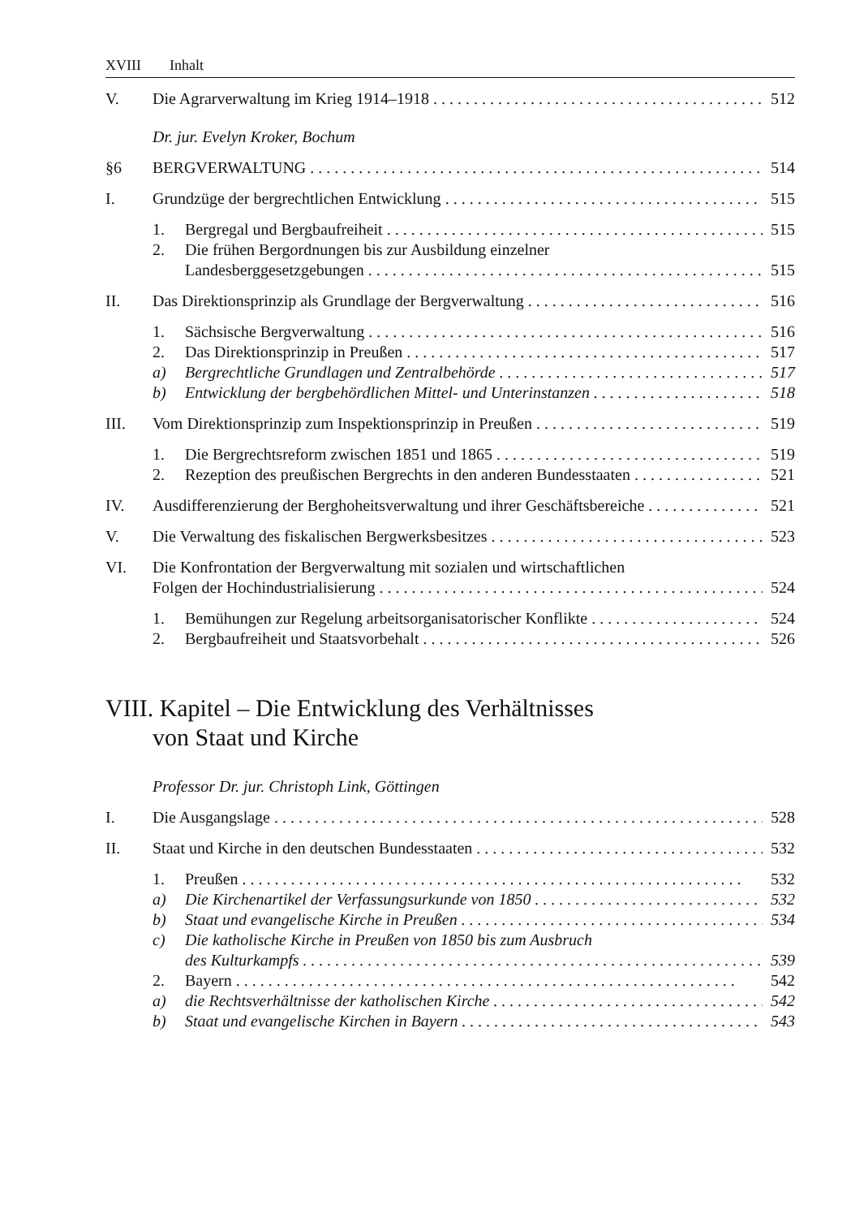XVIII Inhalt
V. Die Agrarverwaltung im Krieg 1914–1918 512
Dr. jur. Evelyn Kroker, Bochum
§6 BERGVERWALTUNG 514
I. Grundzüge der bergrechtlichen Entwicklung 515
1. Bergregal und Bergbaufreiheit 515
2. Die frühen Bergordnungen bis zur Ausbildung einzelner
Landesberggesetzgebungen 515
II. Das Direktionsprinzip als Grundlage der Bergverwaltung 516
1. Sächsische Bergverwaltung 516
2. Das Direktionsprinzip in Preußen 517
a) Bergrechtliche Grundlagen und Zentralbehörde 517
b) Entwicklung der bergbehördlichen Mittel- und Unterinstanzen 518
III. Vom Direktionsprinzip zum Inspektionsprinzip in Preußen 519
1. Die Bergrechtsreform zwischen 1851 und 1865 519
2. Rezeption des preußischen Bergrechts in den anderen Bundesstaaten 521
IV. Ausdifferenzierung der Berghoheitsverwaltung und ihrer Geschäftsbereiche 521
V. Die Verwaltung des fiskalischen Bergwerksbesitzes 523
VI. Die Konfrontation der Bergverwaltung mit sozialen und wirtschaftlichen
Folgen der Hochindustrialisierung 524
1. Bemühungen zur Regelung arbeitsorganisatorischer Konflikte 524
2. Bergbaufreiheit und Staatsvorbehalt 526
VIII. Kapitel – Die Entwicklung des Verhältnisses
von Staat und Kirche
Professor Dr. jur. Christoph Link, Göttingen
I. Die Ausgangslage 528
II. Staat und Kirche in den deutschen Bundesstaaten 532
1. Preußen 532
a) Die Kirchenartikel der Verfassungsurkunde von 1850 532
b) Staat und evangelische Kirche in Preußen 534
c) Die katholische Kirche in Preußen von 1850 bis zum Ausbruch
des Kulturkampfs 539
2. Bayern 542
a) die Rechtsverhältnisse der katholischen Kirche 542
b) Staat und evangelische Kirchen in Bayern 543